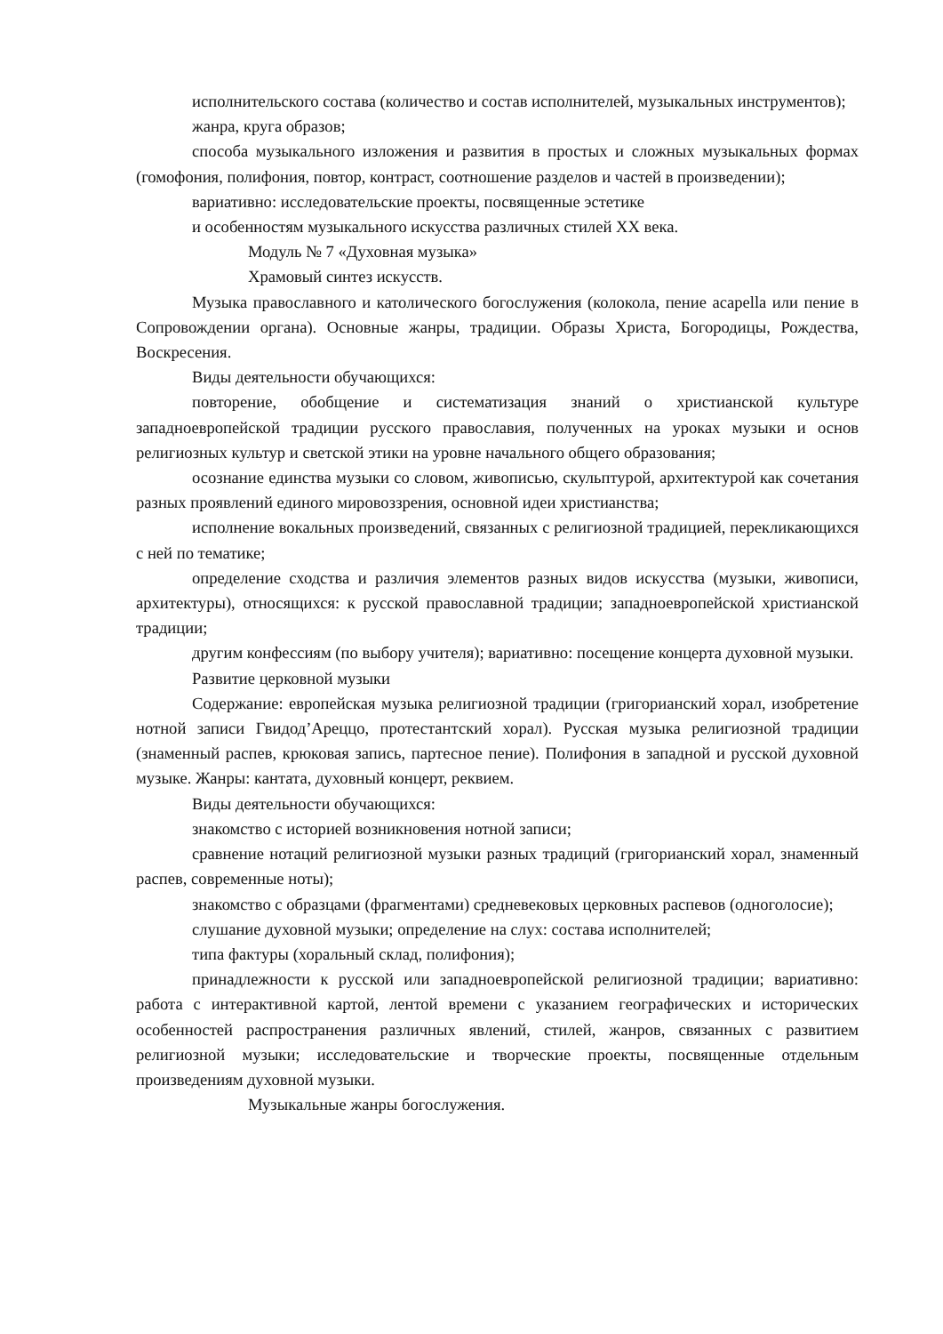исполнительского состава (количество и состав исполнителей, музыкальных инструментов);
жанра, круга образов;
способа музыкального изложения и развития в простых и сложных музыкальных формах (гомофония, полифония, повтор, контраст, соотношение разделов и частей в произведении);
вариативно: исследовательские проекты, посвященные эстетике
и особенностям музыкального искусства различных стилей XX века.
Модуль № 7 «Духовная музыка»
Храмовый синтез искусств.
Музыка православного и католического богослужения (колокола, пение acapella или пение в Сопровождении органа). Основные жанры, традиции. Образы Христа, Богородицы, Рождества, Воскресения.
Виды деятельности обучающихся:
повторение, обобщение и систематизация знаний о христианской культуре западноевропейской традиции русского православия, полученных на уроках музыки и основ религиозных культур и светской этики на уровне начального общего образования;
осознание единства музыки со словом, живописью, скульптурой, архитектурой как сочетания разных проявлений единого мировоззрения, основной идеи христианства;
исполнение вокальных произведений, связанных с религиозной традицией, перекликающихся с ней по тематике;
определение сходства и различия элементов разных видов искусства (музыки, живописи, архитектуры), относящихся: к русской православной традиции; западноевропейской христианской традиции;
другим конфессиям (по выбору учителя); вариативно: посещение концерта духовной музыки.
Развитие церковной музыки
Содержание: европейская музыка религиозной традиции (григорианский хорал, изобретение нотной записи Гвидод’Ареццо, протестантский хорал). Русская музыка религиозной традиции (знаменный распев, крюковая запись, партесное пение). Полифония в западной и русской духовной музыке. Жанры: кантата, духовный концерт, реквием.
Виды деятельности обучающихся:
знакомство с историей возникновения нотной записи;
сравнение нотаций религиозной музыки разных традиций (григорианский хорал, знаменный распев, современные ноты);
знакомство с образцами (фрагментами) средневековых церковных распевов (одноголосие);
слушание духовной музыки; определение на слух: состава исполнителей;
типа фактуры (хоральный склад, полифония);
принадлежности к русской или западноевропейской религиозной традиции; вариативно: работа с интерактивной картой, лентой времени с указанием географических и исторических особенностей распространения различных явлений, стилей, жанров, связанных с развитием религиозной музыки; исследовательские и творческие проекты, посвященные отдельным произведениям духовной музыки.
Музыкальные жанры богослужения.